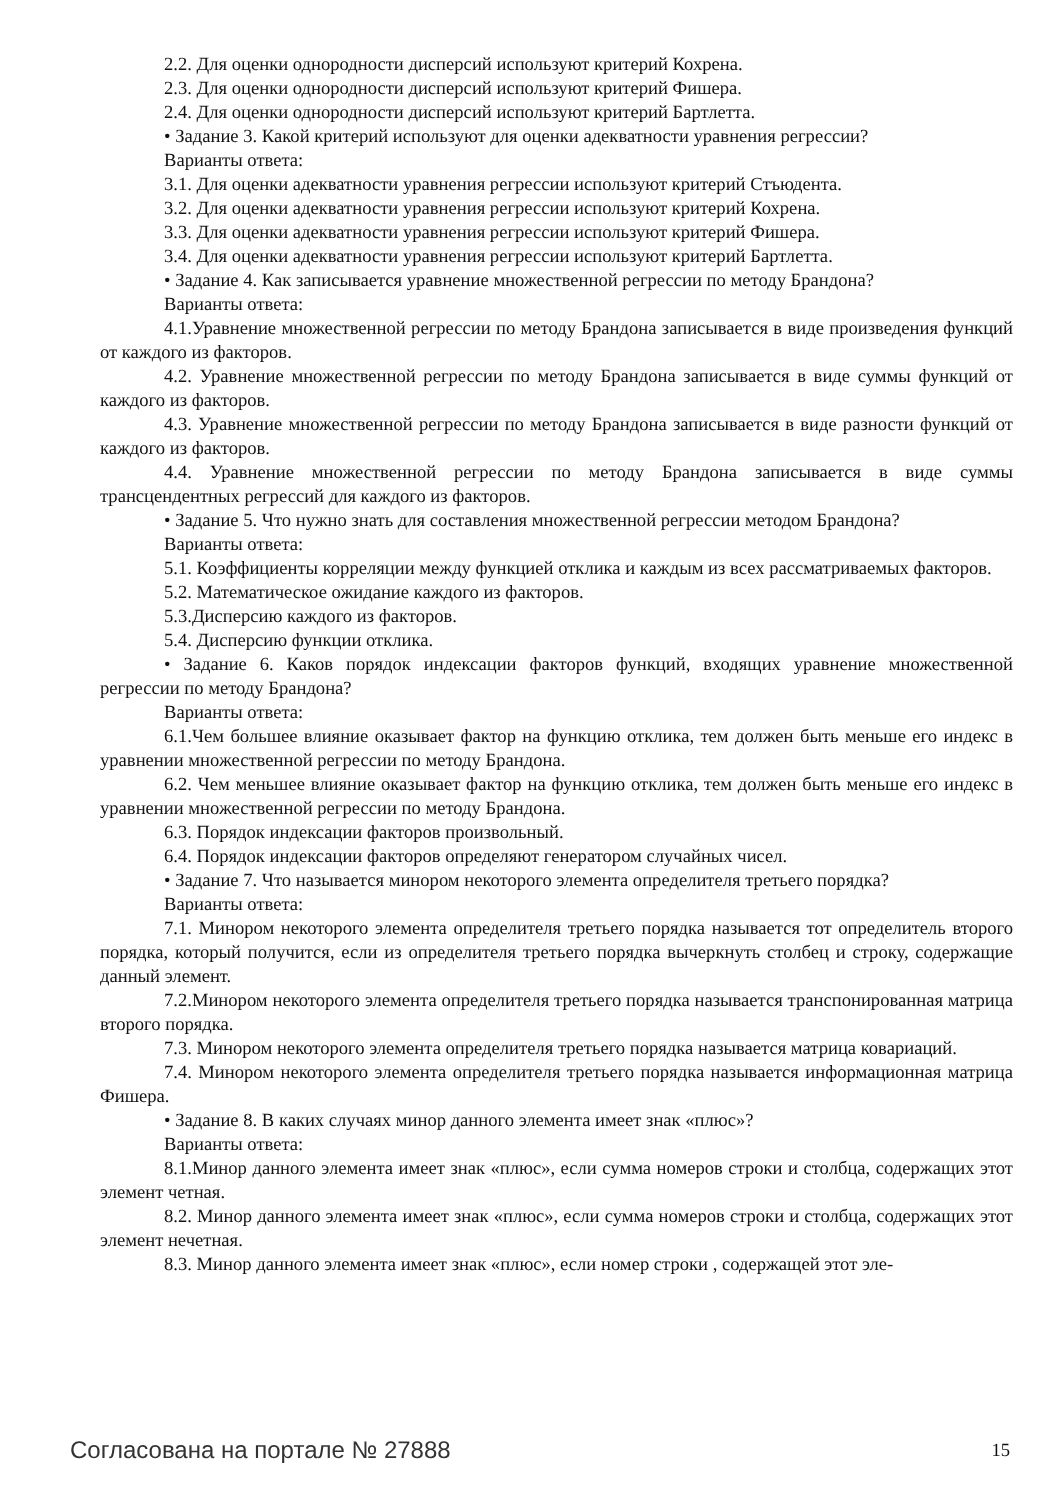2.2. Для оценки однородности дисперсий используют критерий Кохрена.
2.3. Для оценки однородности дисперсий используют критерий Фишера.
2.4. Для оценки однородности дисперсий используют критерий Бартлетта.
• Задание 3. Какой критерий используют для оценки адекватности уравнения регрессии?
Варианты ответа:
3.1. Для оценки адекватности уравнения регрессии используют критерий Стъюдента.
3.2. Для оценки адекватности уравнения регрессии используют критерий Кохрена.
3.3. Для оценки адекватности уравнения регрессии используют критерий Фишера.
3.4. Для оценки адекватности уравнения регрессии используют критерий Бартлетта.
• Задание 4. Как записывается уравнение множественной регрессии по методу Брандона?
Варианты ответа:
4.1.Уравнение множественной регрессии по методу Брандона записывается в виде произведения функций от каждого из факторов.
4.2. Уравнение множественной регрессии по методу Брандона записывается в виде суммы функций от каждого из факторов.
4.3. Уравнение множественной регрессии по методу Брандона записывается в виде разности функций от каждого из факторов.
4.4. Уравнение множественной регрессии по методу Брандона записывается в виде суммы трансцендентных регрессий для каждого из факторов.
• Задание 5. Что нужно знать для составления множественной регрессии методом Брандона?
Варианты ответа:
5.1. Коэффициенты корреляции между функцией отклика и каждым из всех рассматриваемых факторов.
5.2. Математическое ожидание каждого из факторов.
5.3.Дисперсию каждого из факторов.
5.4. Дисперсию функции отклика.
• Задание 6. Каков порядок индексации факторов функций, входящих уравнение множественной регрессии по методу Брандона?
Варианты ответа:
6.1.Чем большее влияние оказывает фактор на функцию отклика, тем должен быть меньше его индекс в уравнении множественной регрессии по методу Брандона.
6.2. Чем меньшее влияние оказывает фактор на функцию отклика, тем должен быть меньше его индекс в уравнении множественной регрессии по методу Брандона.
6.3. Порядок индексации факторов произвольный.
6.4. Порядок индексации факторов определяют генератором случайных чисел.
• Задание 7. Что называется минором некоторого элемента определителя третьего порядка?
Варианты ответа:
7.1. Минором некоторого элемента определителя третьего порядка называется тот определитель второго порядка, который получится, если из определителя третьего порядка вычеркнуть столбец и строку, содержащие данный элемент.
7.2.Минором некоторого элемента определителя третьего порядка называется транспонированная матрица второго порядка.
7.3. Минором некоторого элемента определителя третьего порядка называется матрица ковариаций.
7.4. Минором некоторого элемента определителя третьего порядка называется информационная матрица Фишера.
• Задание 8. В каких случаях минор данного элемента имеет знак «плюс»?
Варианты ответа:
8.1.Минор данного элемента имеет знак «плюс», если сумма номеров строки и столбца, содержащих этот элемент четная.
8.2. Минор данного элемента имеет знак «плюс», если сумма номеров строки и столбца, содержащих этот элемент нечетная.
8.3. Минор данного элемента имеет знак «плюс», если номер строки , содержащей этот эле-
Согласована на портале № 27888 15